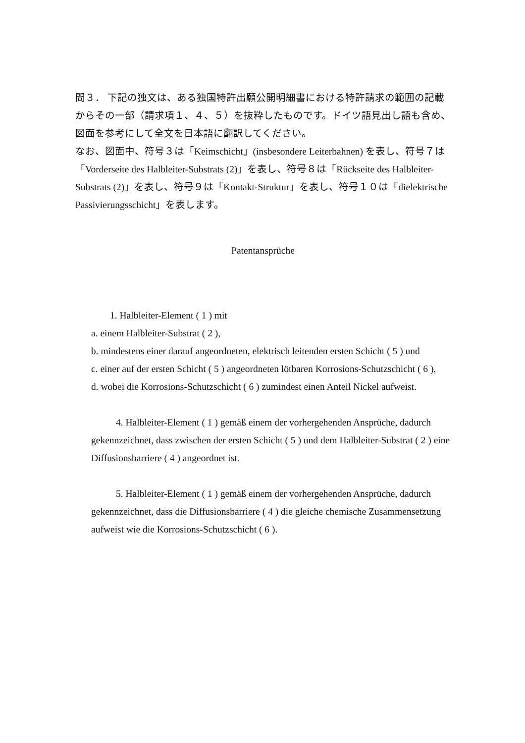問３． 下記の独文は、ある独国特許出願公開明細書における特許請求の範囲の記載からその一部（請求項１、４、５）を抜粋したものです。ドイツ語見出し語も含め、図面を参考にして全文を日本語に翻訳してください。
なお、図面中、符号３は「Keimschicht」(insbesondere Leiterbahnen) を表し、符号７は「Vorderseite des Halbleiter-Substrats (2)」を表し、符号８は「Rückseite des Halbleiter-Substrats (2)」を表し、符号９は「Kontakt-Struktur」を表し、符号１０は「dielektrische Passivierungsschicht」を表します。
Patentansprüche
1. Halbleiter-Element ( 1 ) mit
a. einem Halbleiter-Substrat ( 2 ),
b. mindestens einer darauf angeordneten, elektrisch leitenden ersten Schicht ( 5 ) und
c. einer auf der ersten Schicht ( 5 ) angeordneten lötbaren Korrosions-Schutzschicht ( 6 ),
d. wobei die Korrosions-Schutzschicht ( 6 ) zumindest einen Anteil Nickel aufweist.
4. Halbleiter-Element ( 1 ) gemäß einem der vorhergehenden Ansprüche, dadurch gekennzeichnet, dass zwischen der ersten Schicht ( 5 ) und dem Halbleiter-Substrat ( 2 ) eine Diffusionsbarriere ( 4 ) angeordnet ist.
5. Halbleiter-Element ( 1 ) gemäß einem der vorhergehenden Ansprüche, dadurch gekennzeichnet, dass die Diffusionsbarriere ( 4 ) die gleiche chemische Zusammensetzung aufweist wie die Korrosions-Schutzschicht ( 6 ).